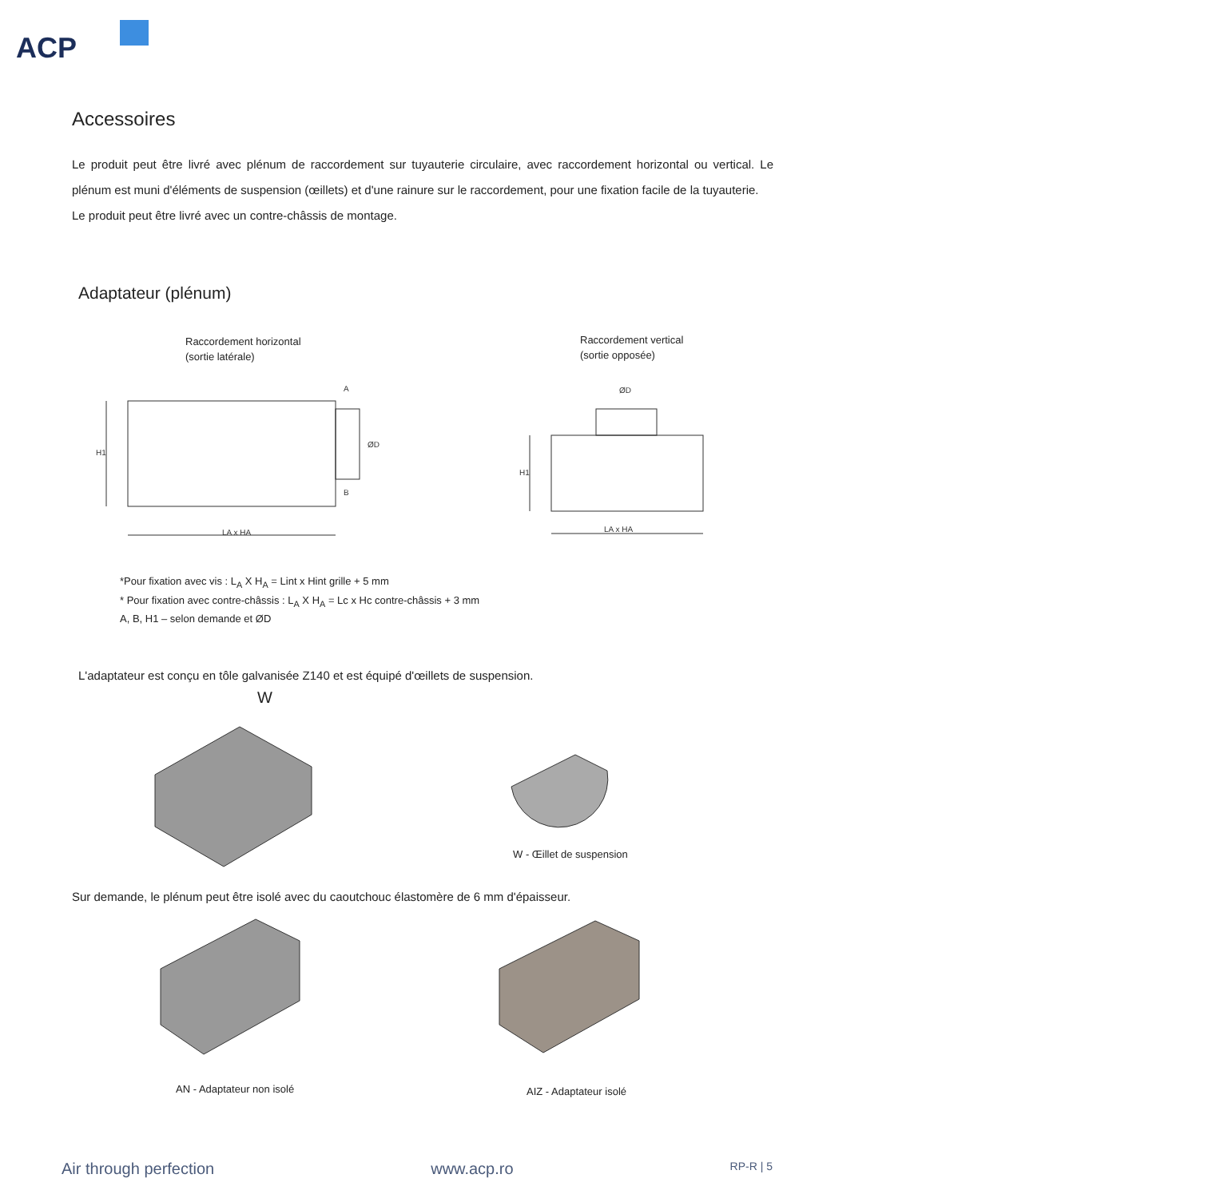ACP
Accessoires
Le produit peut être livré avec plénum de raccordement sur tuyauterie circulaire, avec raccordement horizontal ou vertical. Le plénum est muni d'éléments de suspension (œillets) et d'une rainure sur le raccordement, pour une fixation facile de la tuyauterie.
Le produit peut être livré avec un contre-châssis de montage.
Adaptateur (plénum)
Raccordement horizontal
(sortie latérale)
Raccordement vertical
(sortie opposée)
LA x HA
LA x HA
ØD
ØD
H1
H1
A
B
*Pour fixation avec vis : L<sub>A</sub> X H<sub>A</sub> = Lint x Hint grille + 5 mm
* Pour fixation avec contre-châssis : L<sub>A</sub> X H<sub>A</sub> = Lc x Hc contre-châssis + 3 mm
A, B, H1 – selon demande et ØD
L'adaptateur est conçu en tôle galvanisée Z140 et est équipé d'œillets de suspension.
W
W - Œillet de suspension
Sur demande, le plénum peut être isolé avec du caoutchouc élastomère de 6 mm d'épaisseur.
AN - Adaptateur non isolé AIZ - Adaptateur isolé
Air through perfection www.acp.ro RP-R | 5